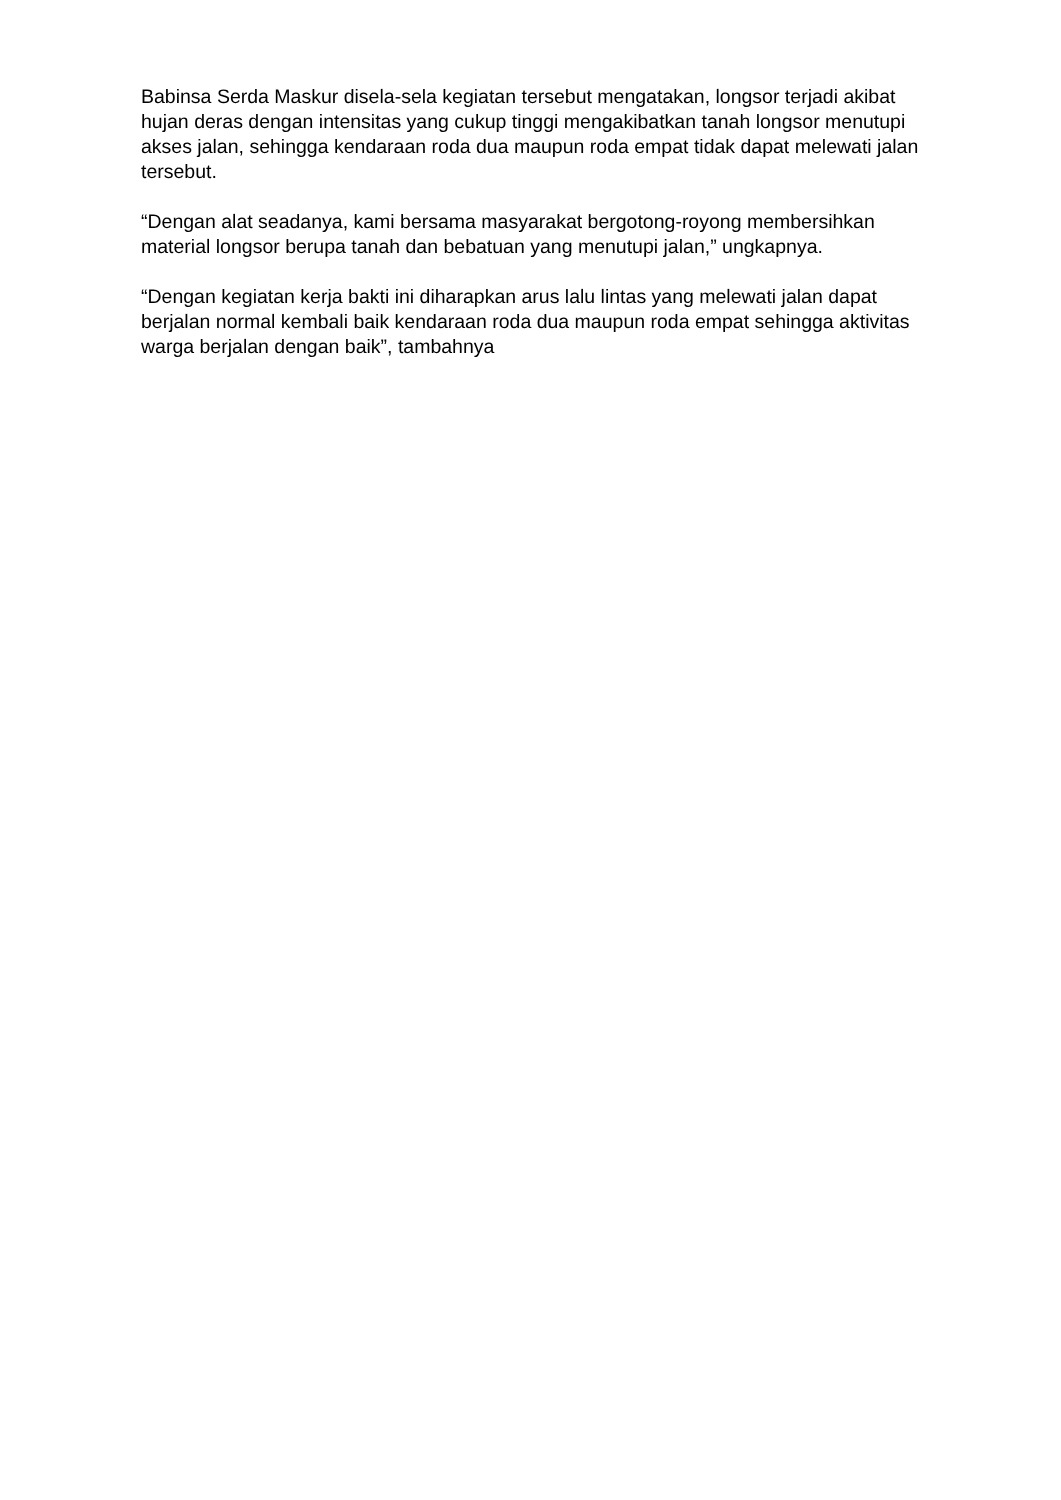Babinsa Serda Maskur disela-sela kegiatan tersebut mengatakan, longsor terjadi akibat hujan deras dengan intensitas yang cukup tinggi mengakibatkan tanah longsor menutupi akses jalan, sehingga kendaraan roda dua maupun roda empat tidak dapat melewati jalan tersebut.
“Dengan alat seadanya, kami bersama masyarakat bergotong-royong membersihkan material longsor berupa tanah dan bebatuan yang menutupi jalan,” ungkapnya.
“Dengan kegiatan kerja bakti ini diharapkan arus lalu lintas yang melewati jalan dapat berjalan normal kembali baik kendaraan roda dua maupun roda empat sehingga aktivitas warga berjalan dengan baik”, tambahnya